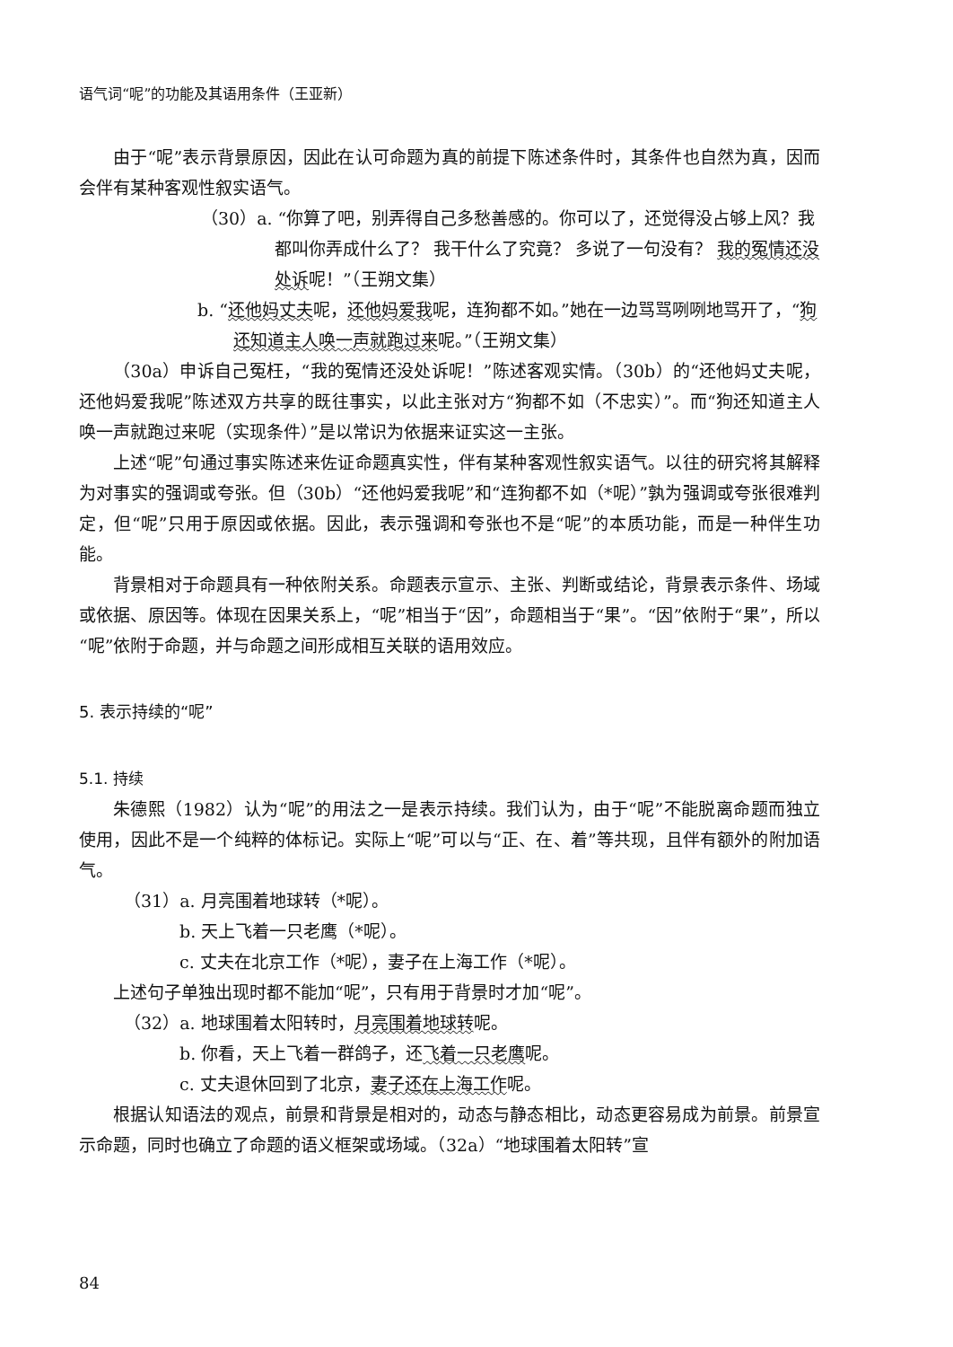语气词“呢”的功能及其语用条件（王亚新）
由于“呢”表示背景原因，因此在认可命题为真的前提下陈述条件时，其条件也自然为真，因而会伴有某种客观性叙实语气。
（30）a. “你算了吧，别弄得自己多愁善感的。你可以了，还觉得没占够上风？我都叫你弄成什么了？ 我干什么了究竟？ 多说了一句没有？ 我的冤情还没处诉呢！”（王朔文集）
b. “还他妈丈夫呢，还他妈爱我呢，连狗都不如。”她在一边骂骂咧咧地骂开了，“狗还知道主人唤一声就跑过来呢。”（王朔文集）
（30a）申诉自己冤枉，“我的冤情还没处诉呢！”陈述客观实情。（30b）的“还他妈丈夫呢，还他妈爱我呢”陈述双方共享的既往事实，以此主张对方“狗都不如（不忠实）”。而“狗还知道主人唤一声就跑过来呢（实现条件）”是以常识为依据来证实这一主张。
上述“呢”句通过事实陈述来佐证命题真实性，伴有某种客观性叙实语气。以往的研究将其解释为对事实的强调或夸张。但（30b）“还他妈爱我呢”和“连狗都不如（*呢）”孰为强调或夸张很难判定，但“呢”只用于原因或依据。因此，表示强调和夸张也不是“呢”的本质功能，而是一种伴生功能。
背景相对于命题具有一种依附关系。命题表示宣示、主张、判断或结论，背景表示条件、场域或依据、原因等。体现在因果关系上，“呢”相当于“因”，命题相当于“果”。“因”依附于“果”，所以“呢”依附于命题，并与命题之间形成相互关联的语用效应。
5. 表示持续的“呢”
5.1. 持续
朱德熙（1982）认为“呢”的用法之一是表示持续。我们认为，由于“呢”不能脱离命题而独立使用，因此不是一个纯粹的体标记。实际上“呢”可以与“正、在、着”等共现，且伴有额外的附加语气。
（31）a. 月亮围着地球转（*呢）。
b. 天上飞着一只老鹰（*呢）。
c. 丈夫在北京工作（*呢），妻子在上海工作（*呢）。
上述句子单独出现时都不能加“呢”，只有用于背景时才加“呢”。
（32）a. 地球围着太阳转时，月亮围着地球转呢。
b. 你看，天上飞着一群鸽子，还飞着一只老鹰呢。
c. 丈夫退休回到了北京，妻子还在上海工作呢。
根据认知语法的观点，前景和背景是相对的，动态与静态相比，动态更容易成为前景。前景宣示命题，同时也确立了命题的语义框架或场域。（32a）“地球围着太阳转”宣
84